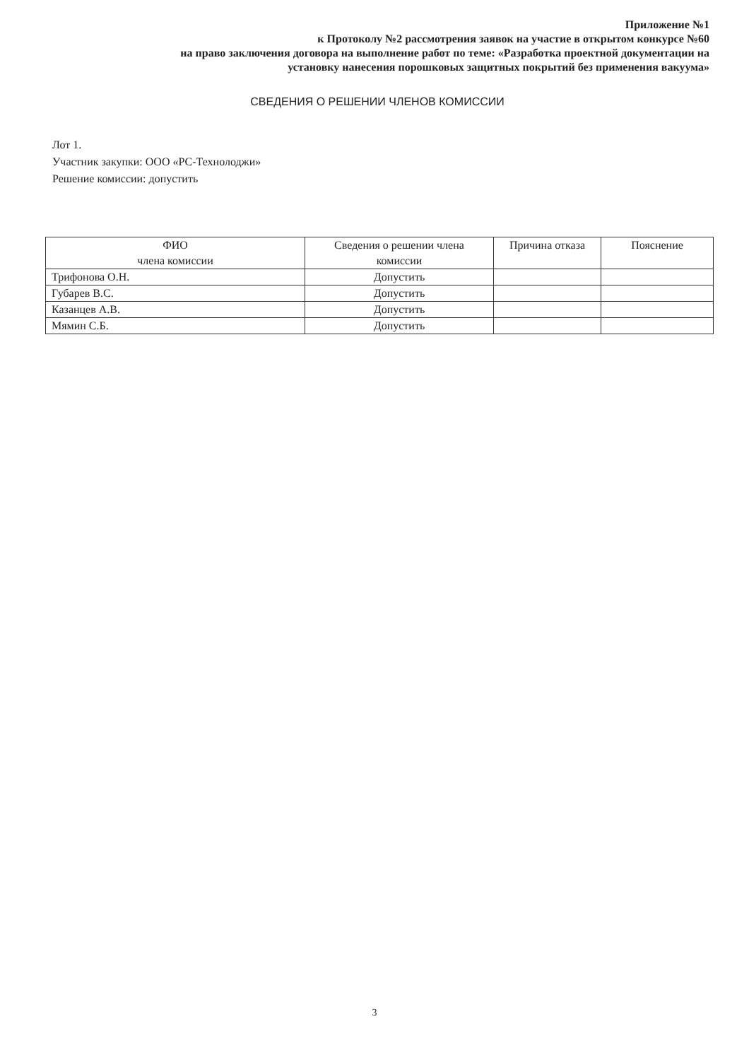Приложение №1
к Протоколу №2 рассмотрения заявок на участие в открытом конкурсе №60
на право заключения договора на выполнение работ по теме: «Разработка проектной документации на
установку нанесения порошковых защитных покрытий без применения вакуума»
СВЕДЕНИЯ О РЕШЕНИИ ЧЛЕНОВ КОМИССИИ
Лот 1.
Участник закупки: ООО «РС-Технолоджи»
Решение комиссии: допустить
| ФИО члена комиссии | Сведения о решении члена комиссии | Причина отказа | Пояснение |
| --- | --- | --- | --- |
| Трифонова О.Н. | Допустить | | |
| Губарев В.С. | Допустить | | |
| Казанцев А.В. | Допустить | | |
| Мямин С.Б. | Допустить | | |
3